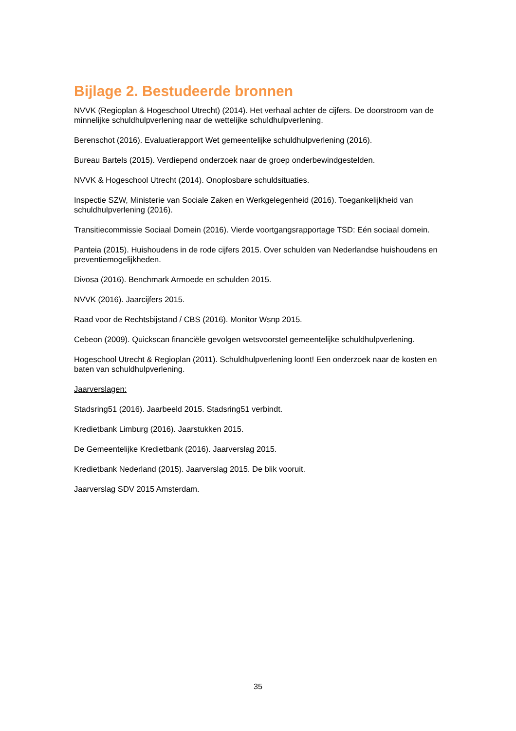Bijlage 2. Bestudeerde bronnen
NVVK (Regioplan & Hogeschool Utrecht) (2014). Het verhaal achter de cijfers. De doorstroom van de minnelijke schuldhulpverlening naar de wettelijke schuldhulpverlening.
Berenschot (2016). Evaluatierapport Wet gemeentelijke schuldhulpverlening (2016).
Bureau Bartels (2015). Verdiepend onderzoek naar de groep onderbewindgestelden.
NVVK & Hogeschool Utrecht (2014). Onoplosbare schuldsituaties.
Inspectie SZW, Ministerie van Sociale Zaken en Werkgelegenheid (2016). Toegankelijkheid van schuldhulpverlening (2016).
Transitiecommissie Sociaal Domein (2016). Vierde voortgangsrapportage TSD: Eén sociaal domein.
Panteia (2015). Huishoudens in de rode cijfers 2015. Over schulden van Nederlandse huishoudens en preventiemogelijkheden.
Divosa (2016). Benchmark Armoede en schulden 2015.
NVVK (2016). Jaarcijfers 2015.
Raad voor de Rechtsbijstand / CBS (2016). Monitor Wsnp 2015.
Cebeon (2009). Quickscan financiële gevolgen wetsvoorstel gemeentelijke schuldhulpverlening.
Hogeschool Utrecht & Regioplan (2011). Schuldhulpverlening loont! Een onderzoek naar de kosten en baten van schuldhulpverlening.
Jaarverslagen:
Stadsring51 (2016). Jaarbeeld 2015. Stadsring51 verbindt.
Kredietbank Limburg (2016). Jaarstukken 2015.
De Gemeentelijke Kredietbank (2016). Jaarverslag 2015.
Kredietbank Nederland (2015). Jaarverslag 2015. De blik vooruit.
Jaarverslag SDV 2015 Amsterdam.
35